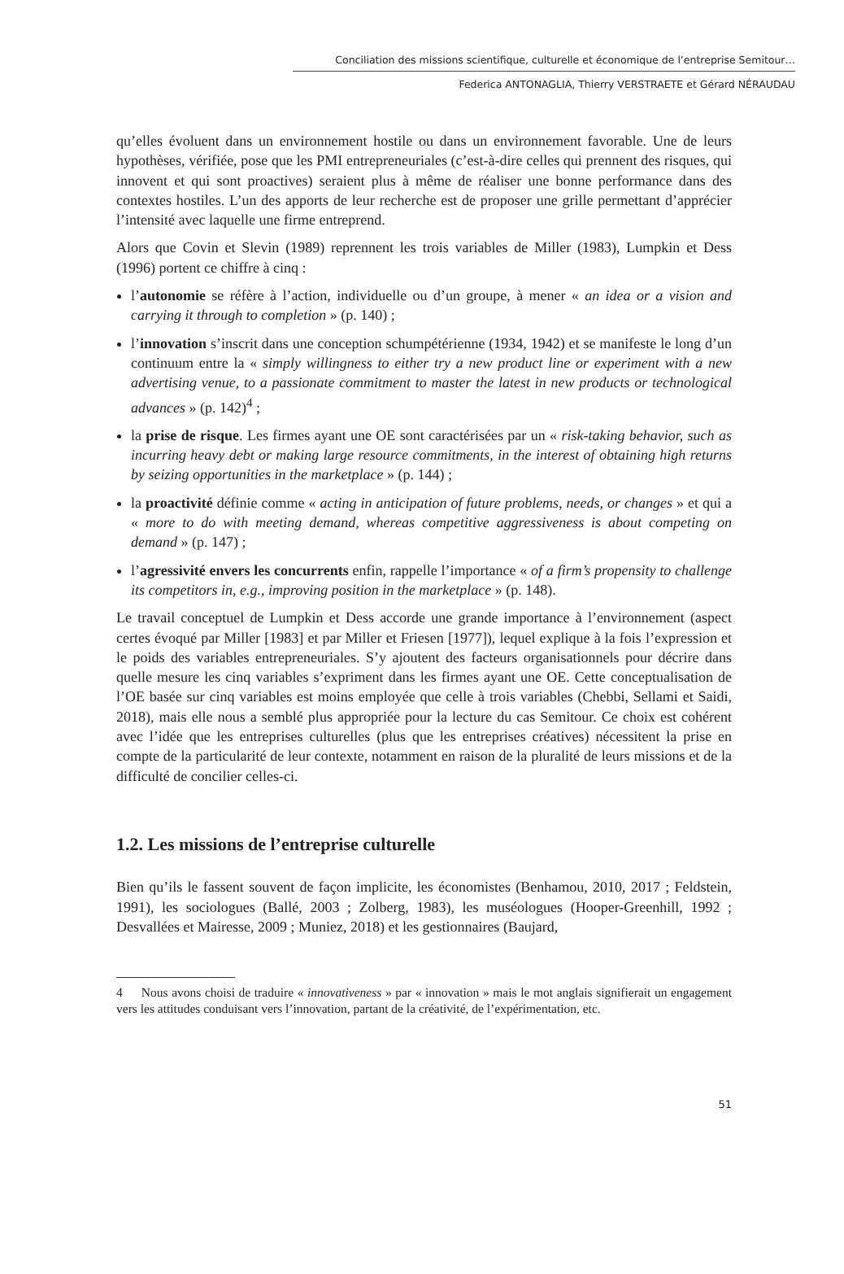Conciliation des missions scientifique, culturelle et économique de l’entreprise Semitour…
Federica ANTONAGLIA, Thierry VERSTRAETE et Gérard NÉRAUDAU
qu’elles évoluent dans un environnement hostile ou dans un environnement favorable. Une de leurs hypothèses, vérifiée, pose que les PMI entrepreneuriales (c’est-à-dire celles qui prennent des risques, qui innovent et qui sont proactives) seraient plus à même de réaliser une bonne performance dans des contextes hostiles. L’un des apports de leur recherche est de proposer une grille permettant d’apprécier l’intensité avec laquelle une firme entreprend.
Alors que Covin et Slevin (1989) reprennent les trois variables de Miller (1983), Lumpkin et Dess (1996) portent ce chiffre à cinq :
l’autonomie se réfère à l’action, individuelle ou d’un groupe, à mener « an idea or a vision and carrying it through to completion » (p. 140) ;
l’innovation s’inscrit dans une conception schumpétérienne (1934, 1942) et se manifeste le long d’un continuum entre la « simply willingness to either try a new product line or experiment with a new advertising venue, to a passionate commitment to master the latest in new products or technological advances » (p. 142)<sup>4</sup> ;
la prise de risque. Les firmes ayant une OE sont caractérisées par un « risk-taking behavior, such as incurring heavy debt or making large resource commitments, in the interest of obtaining high returns by seizing opportunities in the marketplace » (p. 144) ;
la proactivité définie comme « acting in anticipation of future problems, needs, or changes » et qui a « more to do with meeting demand, whereas competitive aggressiveness is about competing on demand » (p. 147) ;
l’agressivité envers les concurrents enfin, rappelle l’importance « of a firm’s propensity to challenge its competitors in, e.g., improving position in the marketplace » (p. 148).
Le travail conceptuel de Lumpkin et Dess accorde une grande importance à l’environnement (aspect certes évoqué par Miller [1983] et par Miller et Friesen [1977]), lequel explique à la fois l’expression et le poids des variables entrepreneuriales. S’y ajoutent des facteurs organisationnels pour décrire dans quelle mesure les cinq variables s’expriment dans les firmes ayant une OE. Cette conceptualisation de l’OE basée sur cinq variables est moins employée que celle à trois variables (Chebbi, Sellami et Saidi, 2018), mais elle nous a semblé plus appropriée pour la lecture du cas Semitour. Ce choix est cohérent avec l’idée que les entreprises culturelles (plus que les entreprises créatives) nécessitent la prise en compte de la particularité de leur contexte, notamment en raison de la pluralité de leurs missions et de la difficulté de concilier celles-ci.
1.2. Les missions de l’entreprise culturelle
Bien qu’ils le fassent souvent de façon implicite, les économistes (Benhamou, 2010, 2017 ; Feldstein, 1991), les sociologues (Ballé, 2003 ; Zolberg, 1983), les muséologues (Hooper-Greenhill, 1992 ; Desvallées et Mairesse, 2009 ; Muniez, 2018) et les gestionnaires (Baujard,
4 Nous avons choisi de traduire « innovativeness » par « innovation » mais le mot anglais signifierait un engagement vers les attitudes conduisant vers l’innovation, partant de la créativité, de l’expérimentation, etc.
51